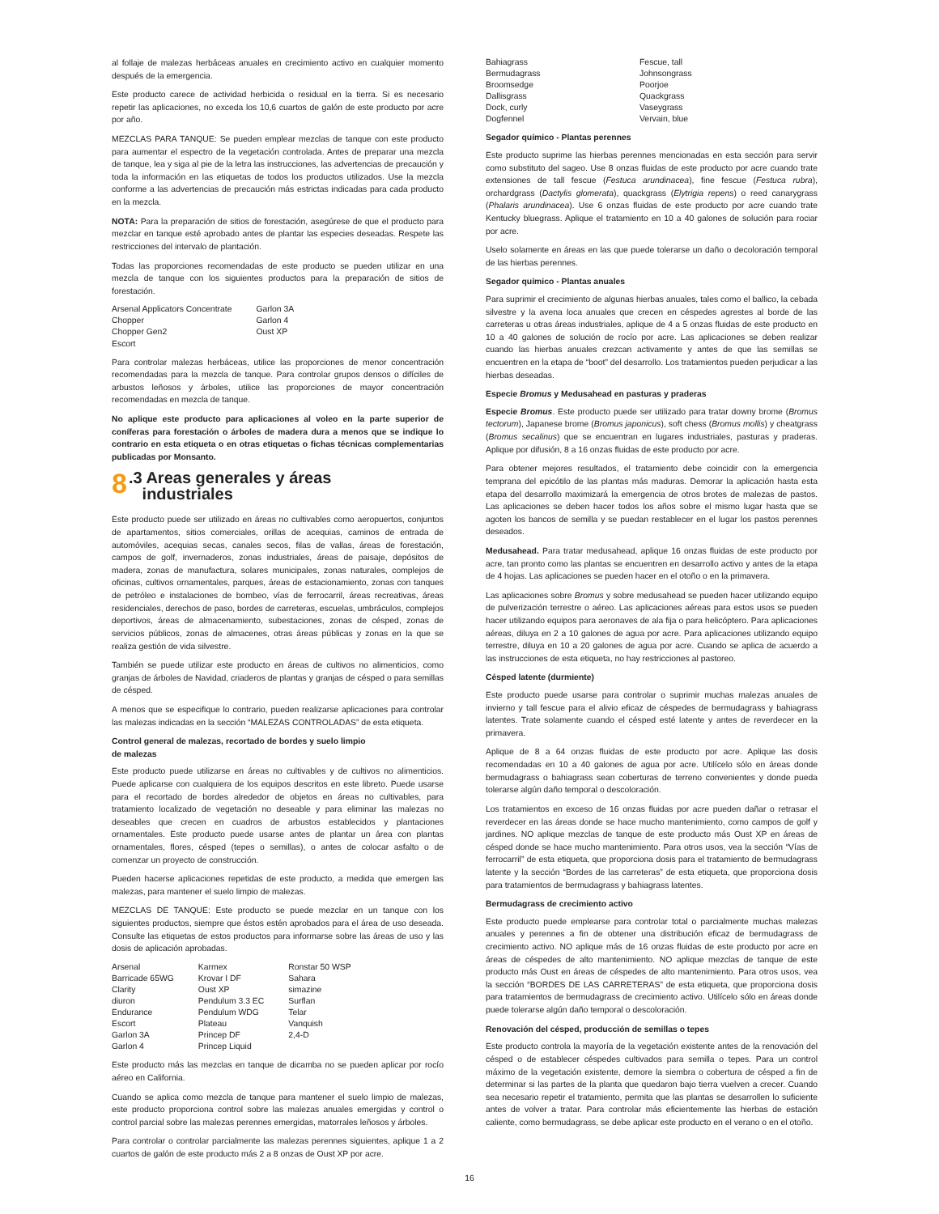al follaje de malezas herbáceas anuales en crecimiento activo en cualquier momento después de la emergencia.
Este producto carece de actividad herbicida o residual en la tierra. Si es necesario repetir las aplicaciones, no exceda los 10,6 cuartos de galón de este producto por acre por año.
MEZCLAS PARA TANQUE: Se pueden emplear mezclas de tanque con este producto para aumentar el espectro de la vegetación controlada. Antes de preparar una mezcla de tanque, lea y siga al pie de la letra las instrucciones, las advertencias de precaución y toda la información en las etiquetas de todos los productos utilizados. Use la mezcla conforme a las advertencias de precaución más estrictas indicadas para cada producto en la mezcla.
NOTA: Para la preparación de sitios de forestación, asegúrese de que el producto para mezclar en tanque esté aprobado antes de plantar las especies deseadas. Respete las restricciones del intervalo de plantación.
Todas las proporciones recomendadas de este producto se pueden utilizar en una mezcla de tanque con los siguientes productos para la preparación de sitios de forestación.
| Arsenal Applicators Concentrate | Garlon 3A |
| Chopper | Garlon 4 |
| Chopper Gen2 | Oust XP |
| Escort | |
Para controlar malezas herbáceas, utilice las proporciones de menor concentración recomendadas para la mezcla de tanque. Para controlar grupos densos o difíciles de arbustos leñosos y árboles, utilice las proporciones de mayor concentración recomendadas en mezcla de tanque.
No aplique este producto para aplicaciones al voleo en la parte superior de coníferas para forestación o árboles de madera dura a menos que se indique lo contrario en esta etiqueta o en otras etiquetas o fichas técnicas complementarias publicadas por Monsanto.
8.3 Areas generales y áreas
industriales
Este producto puede ser utilizado en áreas no cultivables como aeropuertos, conjuntos de apartamentos, sitios comerciales, orillas de acequias, caminos de entrada de automóviles, acequias secas, canales secos, filas de vallas, áreas de forestación, campos de golf, invernaderos, zonas industriales, áreas de paisaje, depósitos de madera, zonas de manufactura, solares municipales, zonas naturales, complejos de oficinas, cultivos ornamentales, parques, áreas de estacionamiento, zonas con tanques de petróleo e instalaciones de bombeo, vías de ferrocarril, áreas recreativas, áreas residenciales, derechos de paso, bordes de carreteras, escuelas, umbráculos, complejos deportivos, áreas de almacenamiento, subestaciones, zonas de césped, zonas de servicios públicos, zonas de almacenes, otras áreas públicas y zonas en la que se realiza gestión de vida silvestre.
También se puede utilizar este producto en áreas de cultivos no alimenticios, como granjas de árboles de Navidad, criaderos de plantas y granjas de césped o para semillas de césped.
A menos que se especifique lo contrario, pueden realizarse aplicaciones para controlar las malezas indicadas en la sección “MALEZAS CONTROLADAS” de esta etiqueta.
Control general de malezas, recortado de bordes y suelo limpio
de malezas
Este producto puede utilizarse en áreas no cultivables y de cultivos no alimenticios. Puede aplicarse con cualquiera de los equipos descritos en este libreto. Puede usarse para el recortado de bordes alrededor de objetos en áreas no cultivables, para tratamiento localizado de vegetación no deseable y para eliminar las malezas no deseables que crecen en cuadros de arbustos establecidos y plantaciones ornamentales. Este producto puede usarse antes de plantar un área con plantas ornamentales, flores, césped (tepes o semillas), o antes de colocar asfalto o de comenzar un proyecto de construcción.
Pueden hacerse aplicaciones repetidas de este producto, a medida que emergen las malezas, para mantener el suelo limpio de malezas.
MEZCLAS DE TANQUE: Este producto se puede mezclar en un tanque con los siguientes productos, siempre que éstos estén aprobados para el área de uso deseada. Consulte las etiquetas de estos productos para informarse sobre las áreas de uso y las dosis de aplicación aprobadas.
| Arsenal | Karmex | Ronstar 50 WSP |
| Barricade 65WG | Krovar I DF | Sahara |
| Clarity | Oust XP | simazine |
| diuron | Pendulum 3.3 EC | Surflan |
| Endurance | Pendulum WDG | Telar |
| Escort | Plateau | Vanquish |
| Garlon 3A | Princep DF | 2,4-D |
| Garlon 4 | Princep Liquid | |
Este producto más las mezclas en tanque de dicamba no se pueden aplicar por rocío aéreo en California.
Cuando se aplica como mezcla de tanque para mantener el suelo limpio de malezas, este producto proporciona control sobre las malezas anuales emergidas y control o control parcial sobre las malezas perennes emergidas, matorrales leñosos y árboles.
Para controlar o controlar parcialmente las malezas perennes siguientes, aplique 1 a 2 cuartos de galón de este producto más 2 a 8 onzas de Oust XP por acre.
| Bahiagrass | Fescue, tall |
| Bermudagrass | Johnsongrass |
| Broomsedge | Poorjoe |
| Dallisgrass | Quackgrass |
| Dock, curly | Vaseygrass |
| Dogfennel | Vervain, blue |
Segador químico - Plantas perennes
Este producto suprime las hierbas perennes mencionadas en esta sección para servir como substituto del sageo. Use 8 onzas fluidas de este producto por acre cuando trate extensiones de tall fescue (Festuca arundinacea), fine fescue (Festuca rubra), orchardgrass (Dactylis glomerata), quackgrass (Elytrigia repens) o reed canarygrass (Phalaris arundinacea). Use 6 onzas fluidas de este producto por acre cuando trate Kentucky bluegrass. Aplique el tratamiento en 10 a 40 galones de solución para rociar por acre.
Uselo solamente en áreas en las que puede tolerarse un daño o decoloración temporal de las hierbas perennes.
Segador químico - Plantas anuales
Para suprimir el crecimiento de algunas hierbas anuales, tales como el ballico, la cebada silvestre y la avena loca anuales que crecen en céspedes agrestes al borde de las carreteras u otras áreas industriales, aplique de 4 a 5 onzas fluidas de este producto en 10 a 40 galones de solución de rocío por acre. Las aplicaciones se deben realizar cuando las hierbas anuales crezcan activamente y antes de que las semillas se encuentren en la etapa de “boot” del desarrollo. Los tratamientos pueden perjudicar a las hierbas deseadas.
Especie Bromus y Medusahead en pasturas y praderas
Especie Bromus. Este producto puede ser utilizado para tratar downy brome (Bromus tectorum), Japanese brome (Bromus japonicus), soft chess (Bromus mollis) y cheatgrass (Bromus secalinus) que se encuentran en lugares industriales, pasturas y praderas. Aplique por difusión, 8 a 16 onzas fluidas de este producto por acre.
Para obtener mejores resultados, el tratamiento debe coincidir con la emergencia temprana del epicótilo de las plantas más maduras. Demorar la aplicación hasta esta etapa del desarrollo maximizará la emergencia de otros brotes de malezas de pastos. Las aplicaciones se deben hacer todos los años sobre el mismo lugar hasta que se agoten los bancos de semilla y se puedan restablecer en el lugar los pastos perennes deseados.
Medusahead. Para tratar medusahead, aplique 16 onzas fluidas de este producto por acre, tan pronto como las plantas se encuentren en desarrollo activo y antes de la etapa de 4 hojas. Las aplicaciones se pueden hacer en el otoño o en la primavera.
Las aplicaciones sobre Bromus y sobre medusahead se pueden hacer utilizando equipo de pulverización terrestre o aéreo. Las aplicaciones aéreas para estos usos se pueden hacer utilizando equipos para aeronaves de ala fija o para helicóptero. Para aplicaciones aéreas, diluya en 2 a 10 galones de agua por acre. Para aplicaciones utilizando equipo terrestre, diluya en 10 a 20 galones de agua por acre. Cuando se aplica de acuerdo a las instrucciones de esta etiqueta, no hay restricciones al pastoreo.
Césped latente (durmiente)
Este producto puede usarse para controlar o suprimir muchas malezas anuales de invierno y tall fescue para el alivio eficaz de céspedes de bermudagrass y bahiagrass latentes. Trate solamente cuando el césped esté latente y antes de reverdecer en la primavera.
Aplique de 8 a 64 onzas fluidas de este producto por acre. Aplique las dosis recomendadas en 10 a 40 galones de agua por acre. Utilícelo sólo en áreas donde bermudagrass o bahiagrass sean coberturas de terreno convenientes y donde pueda tolerarse algún daño temporal o descoloración.
Los tratamientos en exceso de 16 onzas fluidas por acre pueden dañar o retrasar el reverdecer en las áreas donde se hace mucho mantenimiento, como campos de golf y jardines. NO aplique mezclas de tanque de este producto más Oust XP en áreas de césped donde se hace mucho mantenimiento. Para otros usos, vea la sección “Vías de ferrocarril” de esta etiqueta, que proporciona dosis para el tratamiento de bermudagrass latente y la sección “Bordes de las carreteras” de esta etiqueta, que proporciona dosis para tratamientos de bermudagrass y bahiagrass latentes.
Bermudagrass de crecimiento activo
Este producto puede emplearse para controlar total o parcialmente muchas malezas anuales y perennes a fin de obtener una distribución eficaz de bermudagrass de crecimiento activo. NO aplique más de 16 onzas fluidas de este producto por acre en áreas de céspedes de alto mantenimiento. NO aplique mezclas de tanque de este producto más Oust en áreas de céspedes de alto mantenimiento. Para otros usos, vea la sección “BORDES DE LAS CARRETERAS” de esta etiqueta, que proporciona dosis para tratamientos de bermudagrass de crecimiento activo. Utilícelo sólo en áreas donde puede tolerarse algún daño temporal o descoloración.
Renovación del césped, producción de semillas o tepes
Este producto controla la mayoría de la vegetación existente antes de la renovación del césped o de establecer céspedes cultivados para semilla o tepes. Para un control máximo de la vegetación existente, demore la siembra o cobertura de césped a fin de determinar si las partes de la planta que quedaron bajo tierra vuelven a crecer. Cuando sea necesario repetir el tratamiento, permita que las plantas se desarrollen lo suficiente antes de volver a tratar. Para controlar más eficientemente las hierbas de estación caliente, como bermudagrass, se debe aplicar este producto en el verano o en el otoño.
16